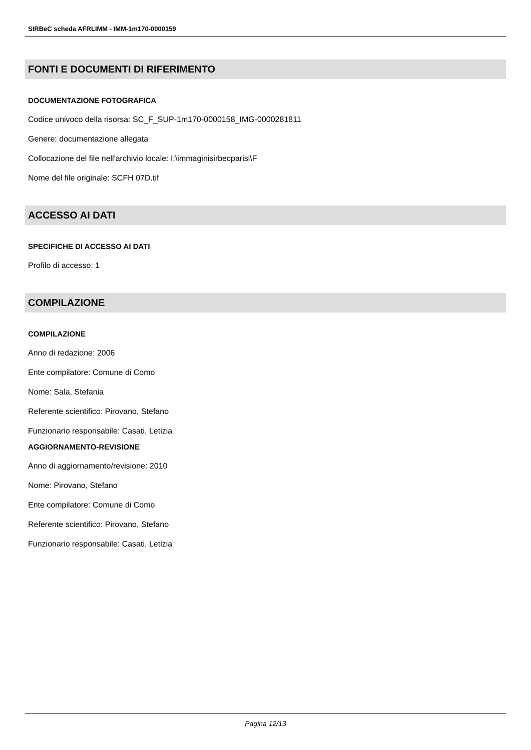SIRBeC scheda AFRLIMM - IMM-1m170-0000159
FONTI E DOCUMENTI DI RIFERIMENTO
DOCUMENTAZIONE FOTOGRAFICA
Codice univoco della risorsa: SC_F_SUP-1m170-0000158_IMG-0000281811
Genere: documentazione allegata
Collocazione del file nell'archivio locale: I:\immaginisirbecparisi\F
Nome del file originale: SCFH 07D.tif
ACCESSO AI DATI
SPECIFICHE DI ACCESSO AI DATI
Profilo di accesso: 1
COMPILAZIONE
COMPILAZIONE
Anno di redazione: 2006
Ente compilatore: Comune di Como
Nome: Sala, Stefania
Referente scientifico: Pirovano, Stefano
Funzionario responsabile: Casati, Letizia
AGGIORNAMENTO-REVISIONE
Anno di aggiornamento/revisione: 2010
Nome: Pirovano, Stefano
Ente compilatore: Comune di Como
Referente scientifico: Pirovano, Stefano
Funzionario responsabile: Casati, Letizia
Pagina 12/13